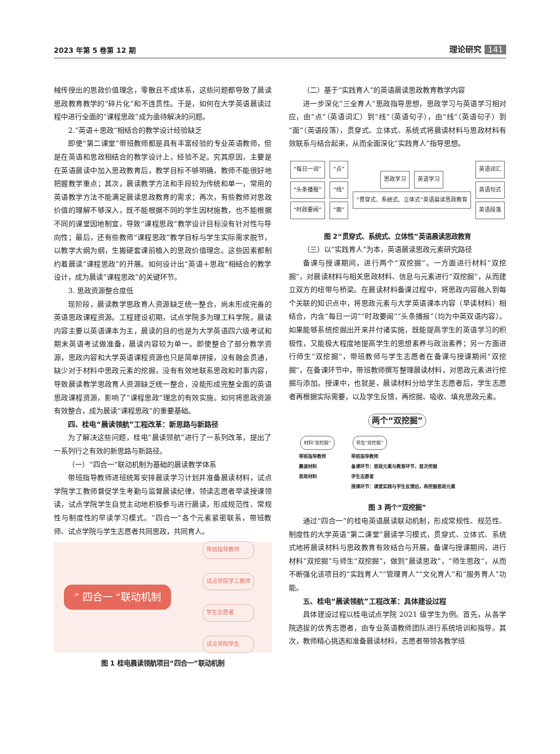2023 年第 5 卷第 12 期 理论研究 141
械传授出的思政价值理念，零散且不成体系，这些问题都导致了晨读思政教育教学的“碎片化”和不连贯性。于是，如何在大学英语晨读过程中进行全面的“课程思政”成为亟待解决的问题。
2.“英语＋思政”相结合的教学设计经验缺乏
即使“第二课堂”带班教师都是具有丰富经验的专业英语教师，但是在英语和思政相结合的教学设计上，经验不足。究其原因，主要是在英语晨读中加入思政教育后，教学目标不够明确，教师不能很好地把握教学重点；其次，晨读教学方法和手段较为传统和单一，常用的英语教学方法不能满足晨读思政教育的需求；再次，有些教师对思政价值的理解不够深入，既不能根据不同的学生因材施教，也不能根据不同的课堂因地制宜，导致“课程思政”教学设计目标没有针对性与导向性；最后，还有些教师“课程思政”教学目标与学生实际需求脱节，以教学大纲为纲，生搬硬套课前植入的思政价值理念。这些因素都制约着晨读“课程思政”的开展。如何设计出“英语＋思政”相结合的教学设计，成为晨读“课程思政”的关键环节。
3. 思政资源整合度低
现阶段，晨读教学思政育人资源缺乏统一整合，尚未形成完善的英语思政课程资源。工程建设初期，试点学院多为理工科学院，晨读内容主要以英语课本为主，晨读的目的也是为大学英语四六级考试和期末英语考试做准备，晨读内容较为单一。即使整合了部分教学资源，思政内容和大学英语课程资源也只是简单拼接，没有融会贯通，缺少对于材料中思政元素的挖掘，没有有效地联系思政和时事内容，导致晨读教学思政育人资源缺乏统一整合，没能形成完整全面的英语思政课程资源，影响了“课程思政”理念的有效实施。如何将思政资源有效整合，成为晨读“课程思政”的重要基础。
四、桂电“晨读领航”工程改革：新思路与新路径
为了解决这些问题，桂电“晨读领航”进行了一系列改革，提出了一系列行之有效的新思路与新路径。
（一）“四合一”联动机制为基础的晨读教学体系
带班指导教师进班统筹安排晨读学习计划并准备晨读材料，试点学院学工教师督促学生考勤与监督晨读纪律，领读志愿者早读授课领读，试点学院学生自觉主动地积极参与进行晨读，形成规范性、常规性与制度性的早读学习模式。“四合一”各个元素紧密联系，带班教师、试点学院与学生志愿者共同思政，共同育人。
” 四合一 “联动机制
带班指导教师
试点学院学工教师
学生志愿者
试点学院学生
图 1 桂电晨读领航项目“四合一”联动机制
（二）基于“实践育人”的英语晨读思政教育教学内容
进一步深化“三全育人”思政指导思想，思政学习与英语学习相对应，由“点”（英语词汇）到“线”（英语句子），由“线”（英语句子）到“面”（英语段落），贯穿式、立体式、系统式将晨读材料与思政材料有效联系与结合起来，从而全面深化“实践育人”指导思想。
“每日一词” “点”
“头条播报” “线”
“时政要闻” “面”
思政学习 英语学习
“贯穿式、系统式、立体式”英语晨读思政教育
英语词汇
英语句式
英语段落
图 2“贯穿式、系统式、立体性”英语晨读思政教育
（三）以“实践育人”为本，英语晨读思政元素研究路径
备课与授课期间，进行两个“双挖掘”。一方面进行材料“双挖掘”，对晨读材料与相关思政材料、信息与元素进行“双挖掘”，从而建立双方的纽带与桥梁。在晨读材料备课过程中，将思政内容融入到每个关联的知识点中，将思政元素与大学英语课本内容（早读材料）相结合，内含“每日一词”“时政要闻”“头条播报”（均为中英双语内容）。如果能够系统挖掘出开来并付诸实施，既能提高学生的英语学习的积极性，又能极大程度地提高学生的思想素养与政治素养；另一方面进行师生“双挖掘”，带班教师与学生志愿者在备课与授课期间“双挖掘”，在备课环节中，带班教师撰写整理晨读材料，对思政元素进行挖掘与添加。授课中，也就是，晨读材料分给学生志愿者后，学生志愿者再根据实际需要，以及学生反馈，再挖掘、吸收、填充思政元素。
两个“双挖掘”
材料“双挖掘”
带班指导教师
晨读材料
思政材料
师生“双挖掘”
带班指导教师
备课环节：思政元素与教育环节，首次挖掘
学生志愿者
授课环节：课堂实践与学生反馈后，再挖掘思政元素
图 3 两个“双挖掘”
通过“四合一”的桂电英语晨读联动机制，形成常规性、规范性、制度性的大学英语“第二课堂”晨读学习模式，贯穿式、立体式、系统式地将晨读材料与思政教育有效结合与开展。备课与授课期间，进行材料“双挖掘”与师生“双挖掘”，做到“晨读思政”，“师生思政”，从而不断强化该项目的“实践育人”“管理育人”“文化育人”和“服务育人”功能。
五、桂电“晨读领航”工程改革：具体建设过程
具体建设过程以桂电试点学院 2021 级学生为例。首先，从各学院选拔的优秀志愿者，由专业英语教师团队进行系统培训和指导。其次，教师精心挑选和准备晨读材料，志愿者带领各教学班